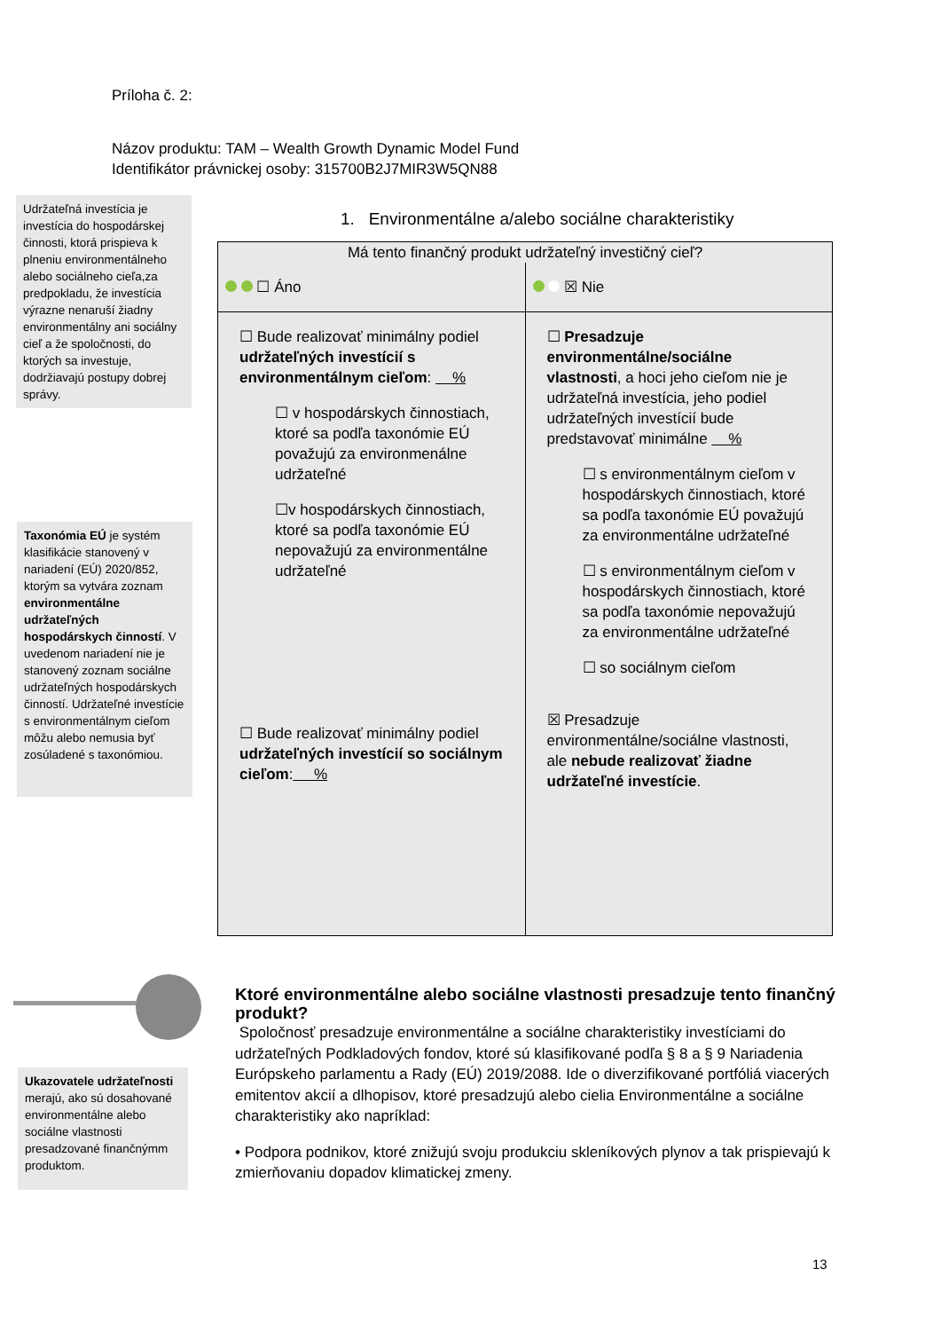Príloha č. 2:
Názov produktu: TAM – Wealth Growth Dynamic Model Fund
Identifikátor právnickej osoby: 315700B2J7MIR3W5QN88
Udržateľná investícia je investícia do hospodárskej činnosti, ktorá prispieva k plneniu environmentálneho alebo sociálneho cieľa,za predpokladu, že investícia výrazne nenaruší žiadny environmentálny ani sociálny cieľ a že spoločnosti, do ktorých sa investuje, dodržiavajú postupy dobrej správy.
Taxonómia EÚ je systém klasifikácie stanovený v nariadení (EÚ) 2020/852, ktorým sa vytvára zoznam environmentálne udržateľných hospodárskych činností. V uvedenom nariadení nie je stanovený zoznam sociálne udržateľných hospodárskych činností. Udržateľné investície s environmentálnym cieľom môžu alebo nemusia byť zosúladené s taxonómiou.
1. Environmentálne a/alebo sociálne charakteristiky
| Má tento finančný produkt udržateľný investičný cieľ? | |
| --- | --- |
| ☐ Áno | ☒ Nie |
| ☐ Bude realizovať minimálny podiel udržateľných investícií s environmentálnym cieľom : % ☐ v hospodárskych činnostiach, ktoré sa podľa taxonómie EÚ považujú za environmenálne udržateľné ☐v hospodárskych činnostiach, ktoré sa podľa taxonómie EÚ nepovažujú za environmentálne udržateľné ☐ Bude realizovať minimálny podiel udržateľných investícií so sociálnym cieľom : % | ☐ Presadzuje environmentálne/sociálne vlastnosti , a hoci jeho cieľom nie je udržateľná investícia, jeho podiel udržateľných investícií bude predstavovať minimálne % ☐ s environmentálnym cieľom v hospodárskych činnostiach, ktoré sa podľa taxonómie EÚ považujú za environmentálne udržateľné ☐ s environmentálnym cieľom v hospodárskych činnostiach, ktoré sa podľa taxonómie nepovažujú za environmentálne udržateľné ☐ so sociálnym cieľom ☒ Presadzuje environmentálne/sociálne vlastnosti, ale nebude realizovať žiadne udržateľné investície . |
Ukazovatele udržateľnosti merajú, ako sú dosahované environmentálne alebo sociálne vlastnosti presadzované finančnýmm produktom.
Ktoré environmentálne alebo sociálne vlastnosti presadzuje tento finančný produkt?
Spoločnosť presadzuje environmentálne a sociálne charakteristiky investíciami do udržateľných Podkladových fondov, ktoré sú klasifikované podľa § 8 a § 9 Nariadenia Európskeho parlamentu a Rady (EÚ) 2019/2088. Ide o diverzifikované portfóliá viacerých emitentov akcií a dlhopisov, ktoré presadzujú alebo cielia Environmentálne a sociálne charakteristiky ako napríklad:
• Podpora podnikov, ktoré znižujú svoju produkciu skleníkových plynov a tak prispievajú k zmierňovaniu dopadov klimatickej zmeny.
13